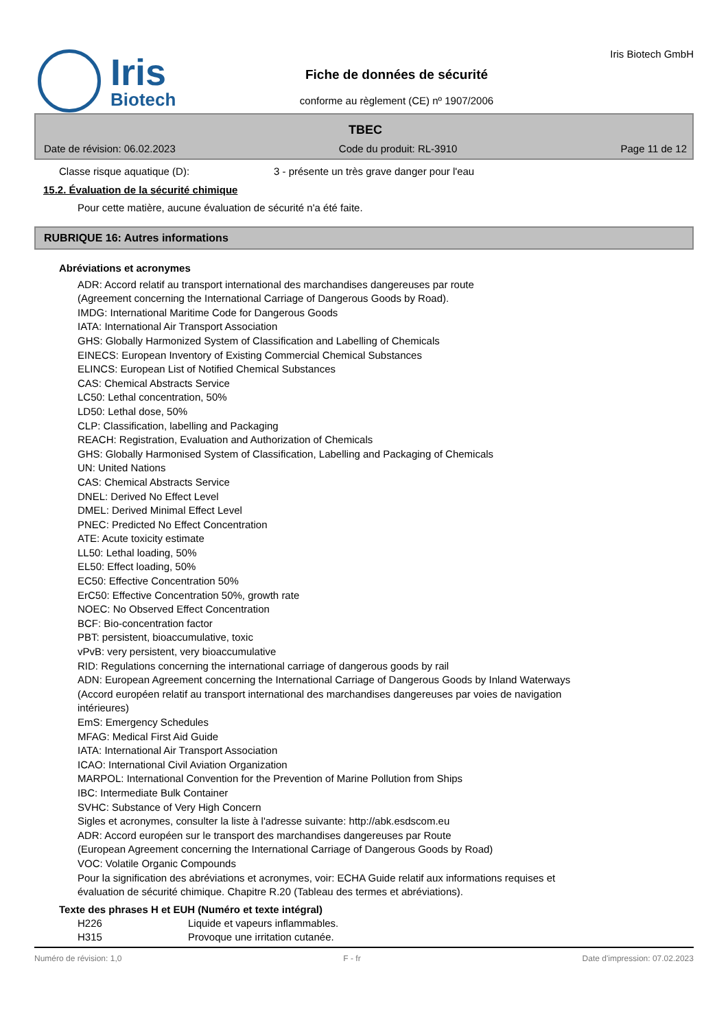Iris
Biotech
Fiche de données de sécurité
conforme au règlement (CE) nº 1907/2006
Iris Biotech GmbH
TBEC
Date de révision: 06.02.2023 Code du produit: RL-3910 Page 11 de 12
Classe risque aquatique (D): 3 - présente un très grave danger pour l'eau
15.2. Évaluation de la sécurité chimique
Pour cette matière, aucune évaluation de sécurité n'a été faite.
RUBRIQUE 16: Autres informations
Abréviations et acronymes
ADR: Accord relatif au transport international des marchandises dangereuses par route
(Agreement concerning the International Carriage of Dangerous Goods by Road).
IMDG: International Maritime Code for Dangerous Goods
IATA: International Air Transport Association
GHS: Globally Harmonized System of Classification and Labelling of Chemicals
EINECS: European Inventory of Existing Commercial Chemical Substances
ELINCS: European List of Notified Chemical Substances
CAS: Chemical Abstracts Service
LC50: Lethal concentration, 50%
LD50: Lethal dose, 50%
CLP: Classification, labelling and Packaging
REACH: Registration, Evaluation and Authorization of Chemicals
GHS: Globally Harmonised System of Classification, Labelling and Packaging of Chemicals
UN: United Nations
CAS: Chemical Abstracts Service
DNEL: Derived No Effect Level
DMEL: Derived Minimal Effect Level
PNEC: Predicted No Effect Concentration
ATE: Acute toxicity estimate
LL50: Lethal loading, 50%
EL50: Effect loading, 50%
EC50: Effective Concentration 50%
ErC50: Effective Concentration 50%, growth rate
NOEC: No Observed Effect Concentration
BCF: Bio-concentration factor
PBT: persistent, bioaccumulative, toxic
vPvB: very persistent, very bioaccumulative
RID: Regulations concerning the international carriage of dangerous goods by rail
ADN: European Agreement concerning the International Carriage of Dangerous Goods by Inland Waterways
(Accord européen relatif au transport international des marchandises dangereuses par voies de navigation
intérieures)
EmS: Emergency Schedules
MFAG: Medical First Aid Guide
IATA: International Air Transport Association
ICAO: International Civil Aviation Organization
MARPOL: International Convention for the Prevention of Marine Pollution from Ships
IBC: Intermediate Bulk Container
SVHC: Substance of Very High Concern
Sigles et acronymes, consulter la liste à l'adresse suivante: http://abk.esdscom.eu
ADR: Accord européen sur le transport des marchandises dangereuses par Route
(European Agreement concerning the International Carriage of Dangerous Goods by Road)
VOC: Volatile Organic Compounds
Pour la signification des abréviations et acronymes, voir: ECHA Guide relatif aux informations requises et
évaluation de sécurité chimique. Chapitre R.20 (Tableau des termes et abréviations).
Texte des phrases H et EUH (Numéro et texte intégral)
H226 Liquide et vapeurs inflammables.
H315 Provoque une irritation cutanée.
Numéro de révision: 1,0 F - fr Date d'impression: 07.02.2023